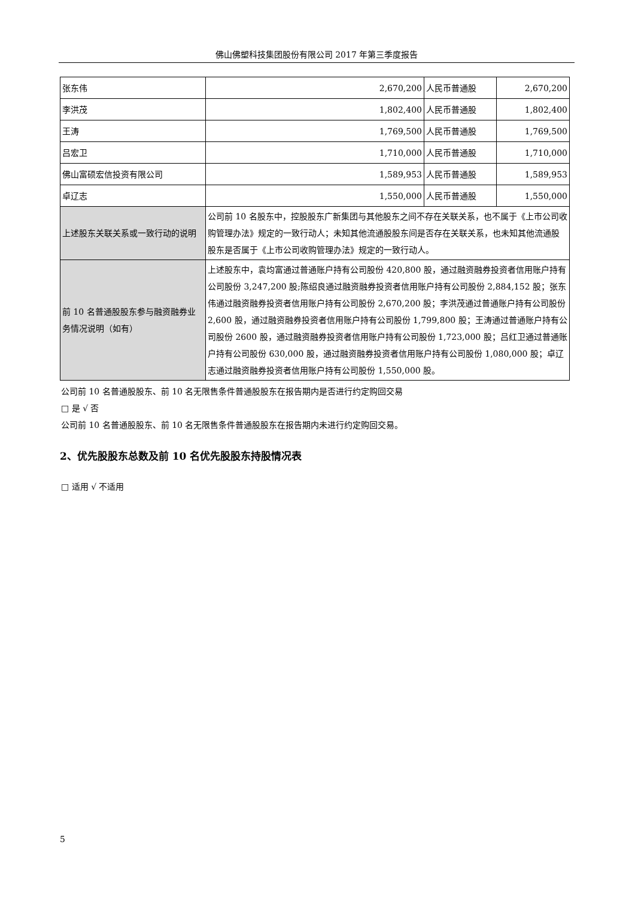佛山佛塑科技集团股份有限公司 2017 年第三季度报告
| 张东伟 | 2,670,200 | 人民币普通股 | 2,670,200 |
| 李洪茂 | 1,802,400 | 人民币普通股 | 1,802,400 |
| 王涛 | 1,769,500 | 人民币普通股 | 1,769,500 |
| 吕宏卫 | 1,710,000 | 人民币普通股 | 1,710,000 |
| 佛山富硕宏信投资有限公司 | 1,589,953 | 人民币普通股 | 1,589,953 |
| 卓辽志 | 1,550,000 | 人民币普通股 | 1,550,000 |
| 上述股东关联关系或一致行动的说明 | 公司前 10 名股东中，控股股东广新集团与其他股东之间不存在关联关系，也不属于《上市公司收购管理办法》规定的一致行动人；未知其他流通股股东间是否存在关联关系，也未知其他流通股股东是否属于《上市公司收购管理办法》规定的一致行动人。 | | |
| 前 10 名普通股股东参与融资融券业务情况说明（如有） | 上述股东中，袁均富通过普通账户持有公司股份 420,800 股，通过融资融券投资者信用账户持有公司股份 3,247,200 股;陈绍良通过融资融券投资者信用账户持有公司股份 2,884,152 股；张东伟通过融资融券投资者信用账户持有公司股份 2,670,200 股；李洪茂通过普通账户持有公司股份 2,600 股，通过融资融券投资者信用账户持有公司股份 1,799,800 股；王涛通过普通账户持有公司股份 2600 股，通过融资融券投资者信用账户持有公司股份 1,723,000 股；吕红卫通过普通账户持有公司股份 630,000 股，通过融资融券投资者信用账户持有公司股份 1,080,000 股；卓辽志通过融资融券投资者信用账户持有公司股份 1,550,000 股。 | | |
公司前 10 名普通股股东、前 10 名无限售条件普通股股东在报告期内是否进行约定购回交易
□ 是 √ 否
公司前 10 名普通股股东、前 10 名无限售条件普通股股东在报告期内未进行约定购回交易。
2、优先股股东总数及前 10 名优先股股东持股情况表
□ 适用 √ 不适用
5